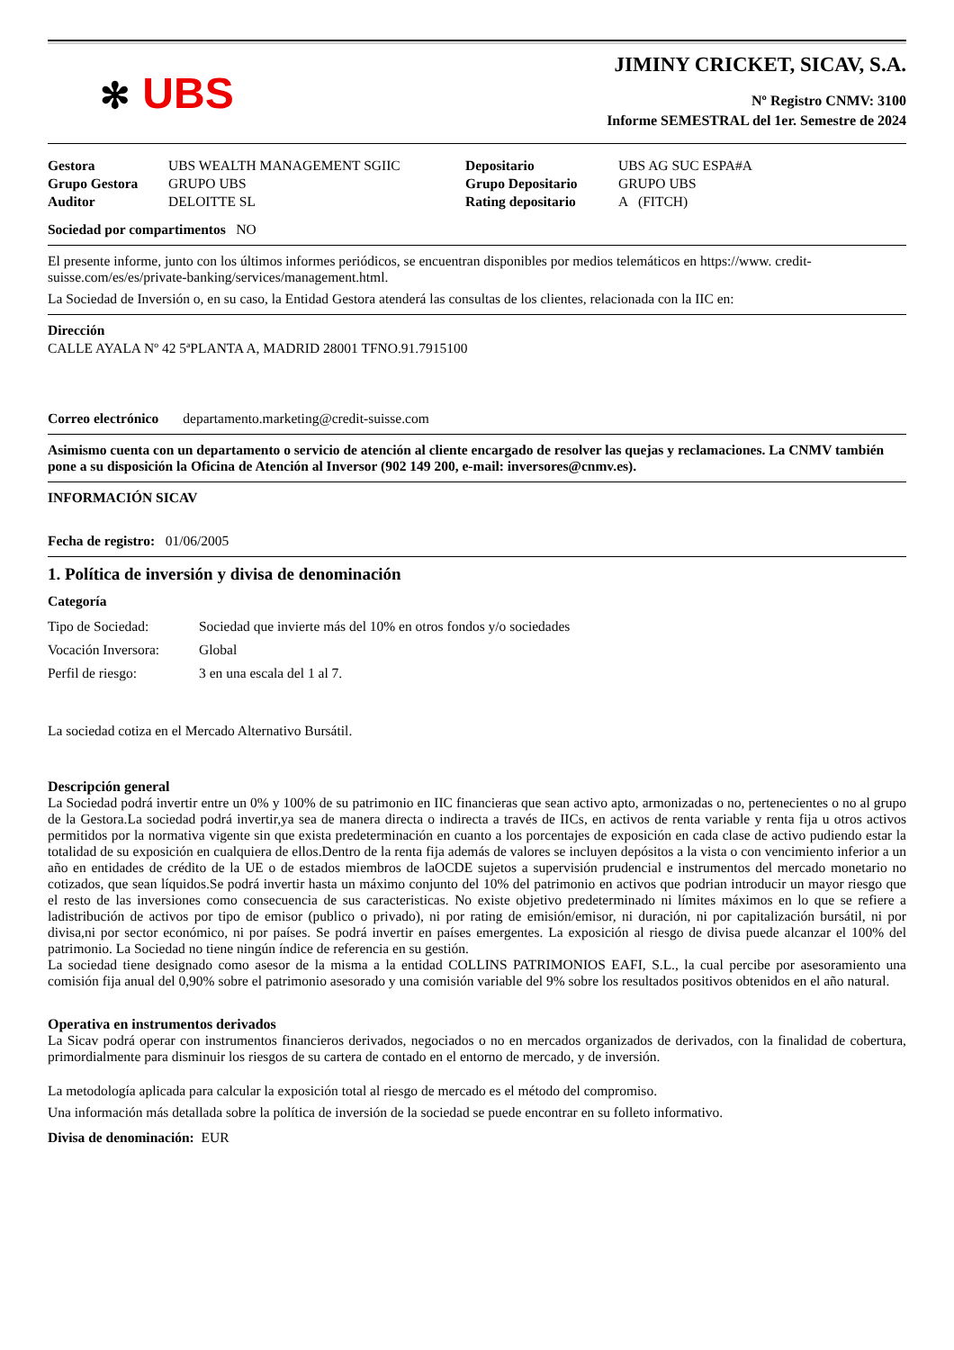✻ UBS
JIMINY CRICKET, SICAV, S.A.
Nº Registro CNMV: 3100
Informe SEMESTRAL del 1er. Semestre de 2024
| Gestora | UBS WEALTH MANAGEMENT SGIIC | Depositario | UBS AG SUC ESPA#A |
| Grupo Gestora | GRUPO UBS | Grupo Depositario | GRUPO UBS |
| Auditor | DELOITTE SL | Rating depositario | A (FITCH) |
Sociedad por compartimentos NO
El presente informe, junto con los últimos informes periódicos, se encuentran disponibles por medios telemáticos en https://www. credit-suisse.com/es/es/private-banking/services/management.html.
La Sociedad de Inversión o, en su caso, la Entidad Gestora atenderá las consultas de los clientes, relacionada con la IIC en:
Dirección
CALLE AYALA Nº 42 5ªPLANTA A, MADRID 28001 TFNO.91.7915100
Correo electrónico departamento.marketing@credit-suisse.com
Asimismo cuenta con un departamento o servicio de atención al cliente encargado de resolver las quejas y reclamaciones. La CNMV también pone a su disposición la Oficina de Atención al Inversor (902 149 200, e-mail: inversores@cnmv.es).
INFORMACIÓN SICAV
Fecha de registro: 01/06/2005
1. Política de inversión y divisa de denominación
Categoría
| Tipo de Sociedad: | Sociedad que invierte más del 10% en otros fondos y/o sociedades |
| Vocación Inversora: | Global |
| Perfil de riesgo: | 3 en una escala del 1 al 7. |
La sociedad cotiza en el Mercado Alternativo Bursátil.
Descripción general
La Sociedad podrá invertir entre un 0% y 100% de su patrimonio en IIC financieras que sean activo apto, armonizadas o no, pertenecientes o no al grupo de la Gestora.La sociedad podrá invertir,ya sea de manera directa o indirecta a través de IICs, en activos de renta variable y renta fija u otros activos permitidos por la normativa vigente sin que exista predeterminación en cuanto a los porcentajes de exposición en cada clase de activo pudiendo estar la totalidad de su exposición en cualquiera de ellos.Dentro de la renta fija además de valores se incluyen depósitos a la vista o con vencimiento inferior a un año en entidades de crédito de la UE o de estados miembros de laOCDE sujetos a supervisión prudencial e instrumentos del mercado monetario no cotizados, que sean líquidos.Se podrá invertir hasta un máximo conjunto del 10% del patrimonio en activos que podrian introducir un mayor riesgo que el resto de las inversiones como consecuencia de sus caracteristicas. No existe objetivo predeterminado ni límites máximos en lo que se refiere a ladistribución de activos por tipo de emisor (publico o privado), ni por rating de emisión/emisor, ni duración, ni por capitalización bursátil, ni por divisa,ni por sector económico, ni por países. Se podrá invertir en países emergentes. La exposición al riesgo de divisa puede alcanzar el 100% del patrimonio. La Sociedad no tiene ningún índice de referencia en su gestión.
La sociedad tiene designado como asesor de la misma a la entidad COLLINS PATRIMONIOS EAFI, S.L., la cual percibe por asesoramiento una comisión fija anual del 0,90% sobre el patrimonio asesorado y una comisión variable del 9% sobre los resultados positivos obtenidos en el año natural.
Operativa en instrumentos derivados
La Sicav podrá operar con instrumentos financieros derivados, negociados o no en mercados organizados de derivados, con la finalidad de cobertura, primordialmente para disminuir los riesgos de su cartera de contado en el entorno de mercado, y de inversión.
La metodología aplicada para calcular la exposición total al riesgo de mercado es el método del compromiso.
Una información más detallada sobre la política de inversión de la sociedad se puede encontrar en su folleto informativo.
Divisa de denominación: EUR